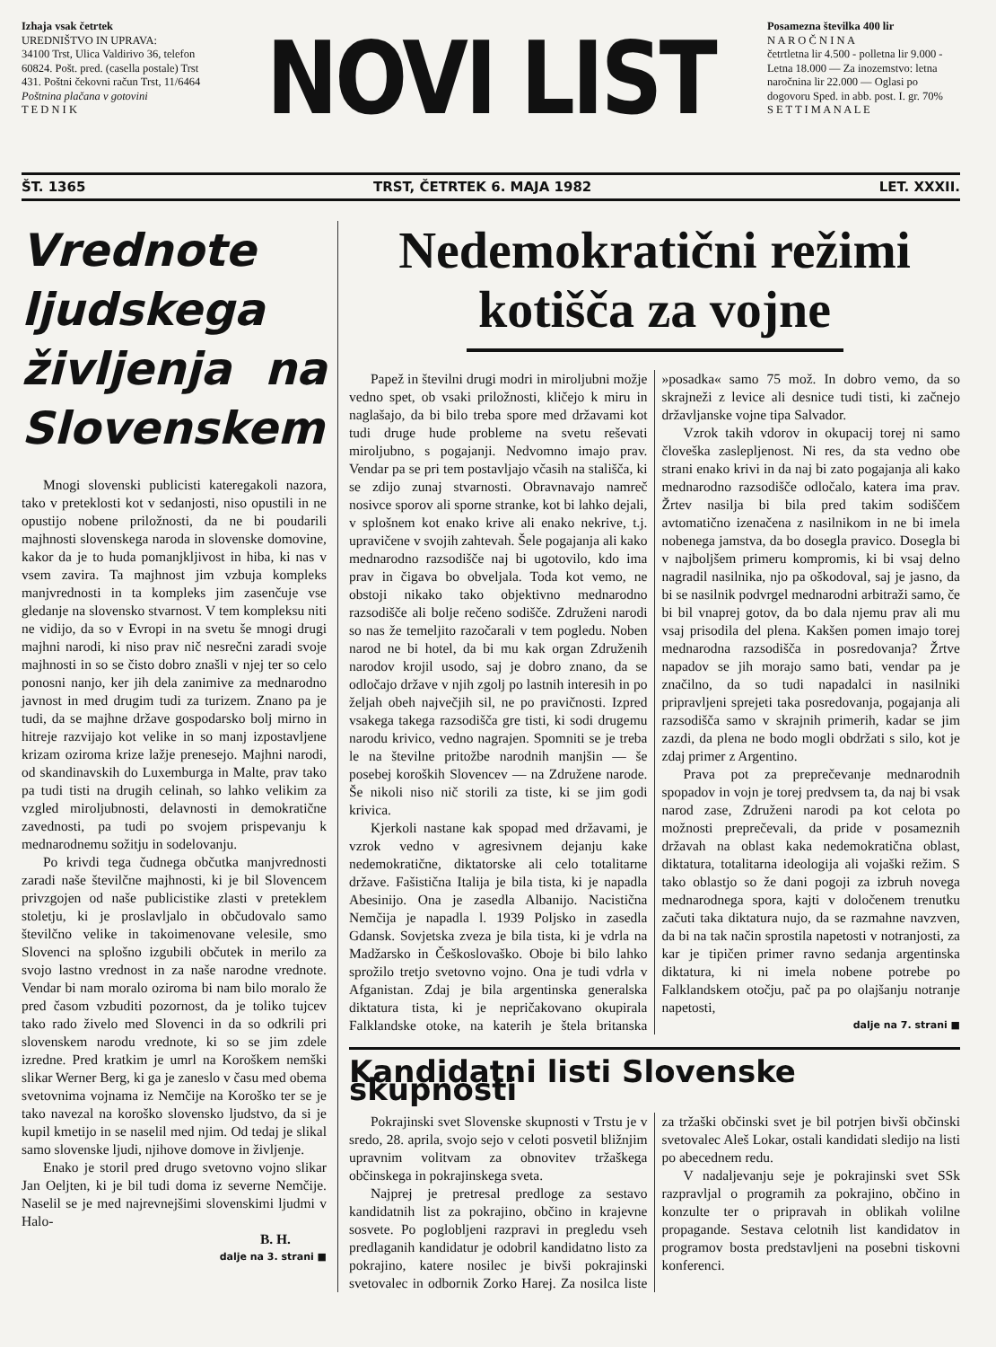Izhaja vsak četrtek
UREDNIŠTVO IN UPRAVA:
34100 Trst, Ulica Valdirivo 36, telefon 60824. Pošt. pred. (casella postale) Trst 431. Poštni čekovni račun Trst, 11/6464
Poštnina plačana v gotovini
T E D N I K
NOVI LIST
Posamezna številka 400 lir
N A R O Č N I N A
četrtletna lir 4.500 - polletna lir 9.000 - Letna 18.000 — Za inozemstvo: letna naročnina lir 22.000 — Oglasi po dogovoru Sped. in abb. post. I. gr. 70%
S E T T I M A N A L E
ŠT. 1365 TRST, ČETRTEK 6. MAJA 1982 LET. XXXII.
Vrednote ljudskega življenja na Slovenskem
Mnogi slovenski publicisti kateregakoli nazora, tako v preteklosti kot v sedanjosti, niso opustili in ne opustijo nobene priložnosti, da ne bi poudarili majhnosti slovenskega naroda in slovenske domovine, kakor da je to huda pomanjkljivost in hiba, ki nas v vsem zavira. Ta majhnost jim vzbuja kompleks manjvrednosti in ta kompleks jim zasenčuje vse gledanje na slovensko stvarnost. V tem kompleksu niti ne vidijo, da so v Evropi in na svetu še mnogi drugi majhni narodi, ki niso prav nič nesrečni zaradi svoje majhnosti in so se čisto dobro znašli v njej ter so celo ponosni nanjo, ker jih dela zanimive za mednarodno javnost in med drugim tudi za turizem. Znano pa je tudi, da se majhne države gospodarsko bolj mirno in hitreje razvijajo kot velike in so manj izpostavljene krizam oziroma krize lažje prenesejo. Majhni narodi, od skandinavskih do Luxemburga in Malte, prav tako pa tudi tisti na drugih celinah, so lahko velikim za vzgled miroljubnosti, delavnosti in demokratične zavednosti, pa tudi po svojem prispevanju k mednarodnemu sožitju in sodelovanju.
Po krivdi tega čudnega občutka manjvrednosti zaradi naše številčne majhnosti, ki je bil Slovencem privzgojen od naše publicistike zlasti v preteklem stoletju, ki je proslavljalo in občudovalo samo številčno velike in takoimenovane velesile, smo Slovenci na splošno izgubili občutek in merilo za svojo lastno vrednost in za naše narodne vrednote. Vendar bi nam moralo oziroma bi nam bilo moralo že pred časom vzbuditi pozornost, da je toliko tujcev tako rado živelo med Slovenci in da so odkrili pri slovenskem narodu vrednote, ki so se jim zdele izredne. Pred kratkim je umrl na Koroškem nemški slikar Werner Berg, ki ga je zaneslo v času med obema svetovnima vojnama iz Nemčije na Koroško ter se je tako navezal na koroško slovensko ljudstvo, da si je kupil kmetijo in se naselil med njim. Od tedaj je slikal samo slovenske ljudi, njihove domove in življenje.
Enako je storil pred drugo svetovno vojno slikar Jan Oeljten, ki je bil tudi doma iz severne Nemčije. Naselil se je med najrevnejšimi slovenskimi ljudmi v Halo-
B. H.
dalje na 3. strani ■
Nedemokratični režimi kotišča za vojne
Papež in številni drugi modri in miroljubni možje vedno spet, ob vsaki priložnosti, kličejo k miru in naglašajo, da bi bilo treba spore med državami kot tudi druge hude probleme na svetu reševati miroljubno, s pogajanji. Nedvomno imajo prav. Vendar pa se pri tem postavljajo včasih na stališča, ki se zdijo zunaj stvarnosti. Obravnavajo namreč nosivce sporov ali sporne stranke, kot bi lahko dejali, v splošnem kot enako krive ali enako nekrive, t.j. upravičene v svojih zahtevah. Šele pogajanja ali kako mednarodno razsodišče naj bi ugotovilo, kdo ima prav in čigava bo obveljala. Toda kot vemo, ne obstoji nikako tako objektivno mednarodno razsodišče ali bolje rečeno sodišče. Združeni narodi so nas že temeljito razočarali v tem pogledu. Noben narod ne bi hotel, da bi mu kak organ Združenih narodov krojil usodo, saj je dobro znano, da se odločajo države v njih zgolj po lastnih interesih in po željah obeh največjih sil, ne po pravičnosti. Izpred vsakega takega razsodišča gre tisti, ki sodi drugemu narodu krivico, vedno nagrajen. Spomniti se je treba le na številne pritožbe narodnih manjšin — še posebej koroških Slovencev — na Združene narode. Še nikoli niso nič storili za tiste, ki se jim godi krivica.
Kjerkoli nastane kak spopad med državami, je vzrok vedno v agresivnem dejanju kake nedemokratične, diktatorske ali celo totalitarne države. Fašistična Italija je bila tista, ki je napadla Abesinijo. Ona je zasedla Albanijo. Nacistična Nemčija je napadla l. 1939 Poljsko in zasedla Gdansk. Sovjetska zveza je bila tista, ki je vdrla na Madžarsko in Češkoslovaško. Oboje bi bilo lahko sprožilo tretjo svetovno vojno. Ona je tudi vdrla v Afganistan. Zdaj je bila argentinska generalska diktatura tista, ki je nepričakovano okupirala Falklandske otoke, na katerih je štela britanska »posadka« samo 75 mož. In dobro vemo, da so skrajneži z levice ali desnice tudi tisti, ki začnejo državljanske vojne tipa Salvador.
Vzrok takih vdorov in okupacij torej ni samo človeška zaslepljenost. Ni res, da sta vedno obe strani enako krivi in da naj bi zato pogajanja ali kako mednarodno razsodišče odločalo, katera ima prav. Žrtev nasilja bi bila pred takim sodiščem avtomatično izenačena z nasilnikom in ne bi imela nobenega jamstva, da bo dosegla pravico. Dosegla bi v najboljšem primeru kompromis, ki bi vsaj delno nagradil nasilnika, njo pa oškodoval, saj je jasno, da bi se nasilnik podvrgel mednarodni arbitraži samo, če bi bil vnaprej gotov, da bo dala njemu prav ali mu vsaj prisodila del plena. Kakšen pomen imajo torej mednarodna razsodišča in posredovanja? Žrtve napadov se jih morajo samo bati, vendar pa je značilno, da so tudi napadalci in nasilniki pripravljeni sprejeti taka posredovanja, pogajanja ali razsodišča samo v skrajnih primerih, kadar se jim zazdi, da plena ne bodo mogli obdržati s silo, kot je zdaj primer z Argentino.
Prava pot za preprečevanje mednarodnih spopadov in vojn je torej predvsem ta, da naj bi vsak narod zase, Združeni narodi pa kot celota po možnosti preprečevali, da pride v posameznih državah na oblast kaka nedemokratična oblast, diktatura, totalitarna ideologija ali vojaški režim. S tako oblastjo so že dani pogoji za izbruh novega mednarodnega spora, kajti v določenem trenutku začuti taka diktatura nujo, da se razmahne navzven, da bi na tak način sprostila napetosti v notranjosti, za kar je tipičen primer ravno sedanja argentinska diktatura, ki ni imela nobene potrebe po Falklandskem otočju, pač pa po olajšanju notranje napetosti,
dalje na 7. strani ■
Kandidatni listi Slovenske skupnosti
Pokrajinski svet Slovenske skupnosti v Trstu je v sredo, 28. aprila, svojo sejo v celoti posvetil bližnjim upravnim volitvam za obnovitev tržaškega občinskega in pokrajinskega sveta.
Najprej je pretresal predloge za sestavo kandidatnih list za pokrajino, občino in krajevne sosvete. Po poglobljeni razpravi in pregledu vseh predlaganih kandidatur je odobril kandidatno listo za pokrajino, katere nosilec je bivši pokrajinski svetovalec in odbornik Zorko Harej. Za nosilca liste za tržaški občinski svet je bil potrjen bivši občinski svetovalec Aleš Lokar, ostali kandidati sledijo na listi po abecednem redu.
V nadaljevanju seje je pokrajinski svet SSk razpravljal o programih za pokrajino, občino in konzulte ter o pripravah in oblikah volilne propagande. Sestava celotnih list kandidatov in programov bosta predstavljeni na posebni tiskovni konferenci.